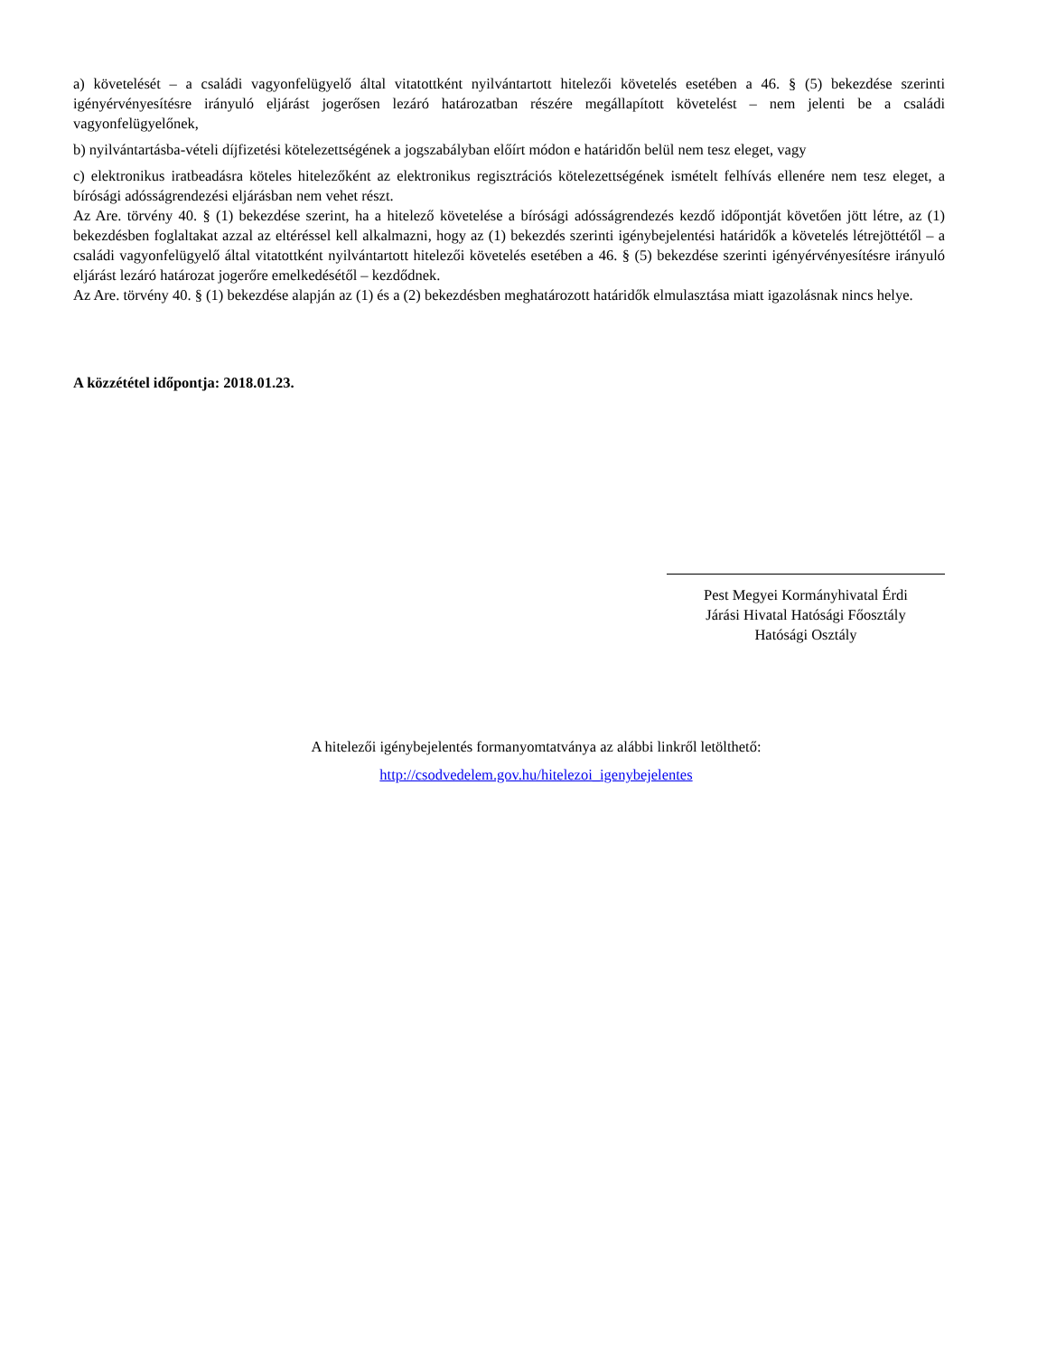a) követelését – a családi vagyonfelügyelő által vitatottként nyilvántartott hitelezői követelés esetében a 46. § (5) bekezdése szerinti igényérvényesítésre irányuló eljárást jogerősen lezáró határozatban részére megállapított követelést – nem jelenti be a családi vagyonfelügyelőnek,
b) nyilvántartásba-vételi díjfizetési kötelezettségének a jogszabályban előírt módon e határidőn belül nem tesz eleget, vagy
c) elektronikus iratbeadásra köteles hitelezőként az elektronikus regisztrációs kötelezettségének ismételt felhívás ellenére nem tesz eleget, a bírósági adósságrendezési eljárásban nem vehet részt.
Az Are. törvény 40. § (1) bekezdése szerint, ha a hitelező követelése a bírósági adósságrendezés kezdő időpontját követően jött létre, az (1) bekezdésben foglaltakat azzal az eltéréssel kell alkalmazni, hogy az (1) bekezdés szerinti igénybejelentési határidők a követelés létrejöttétől – a családi vagyonfelügyelő által vitatottként nyilvántartott hitelezői követelés esetében a 46. § (5) bekezdése szerinti igényérvényesítésre irányuló eljárást lezáró határozat jogerőre emelkedésétől – kezdődnek.
Az Are. törvény 40. § (1) bekezdése alapján az (1) és a (2) bekezdésben meghatározott határidők elmulasztása miatt igazolásnak nincs helye.
A közzététel időpontja: 2018.01.23.
Pest Megyei Kormányhivatal Érdi
Járási Hivatal Hatósági Főosztály
Hatósági Osztály
A hitelezői igénybejelentés formanyomtatványa az alábbi linkről letölthető:
http://csodvedelem.gov.hu/hitelezoi_igenybejelentes